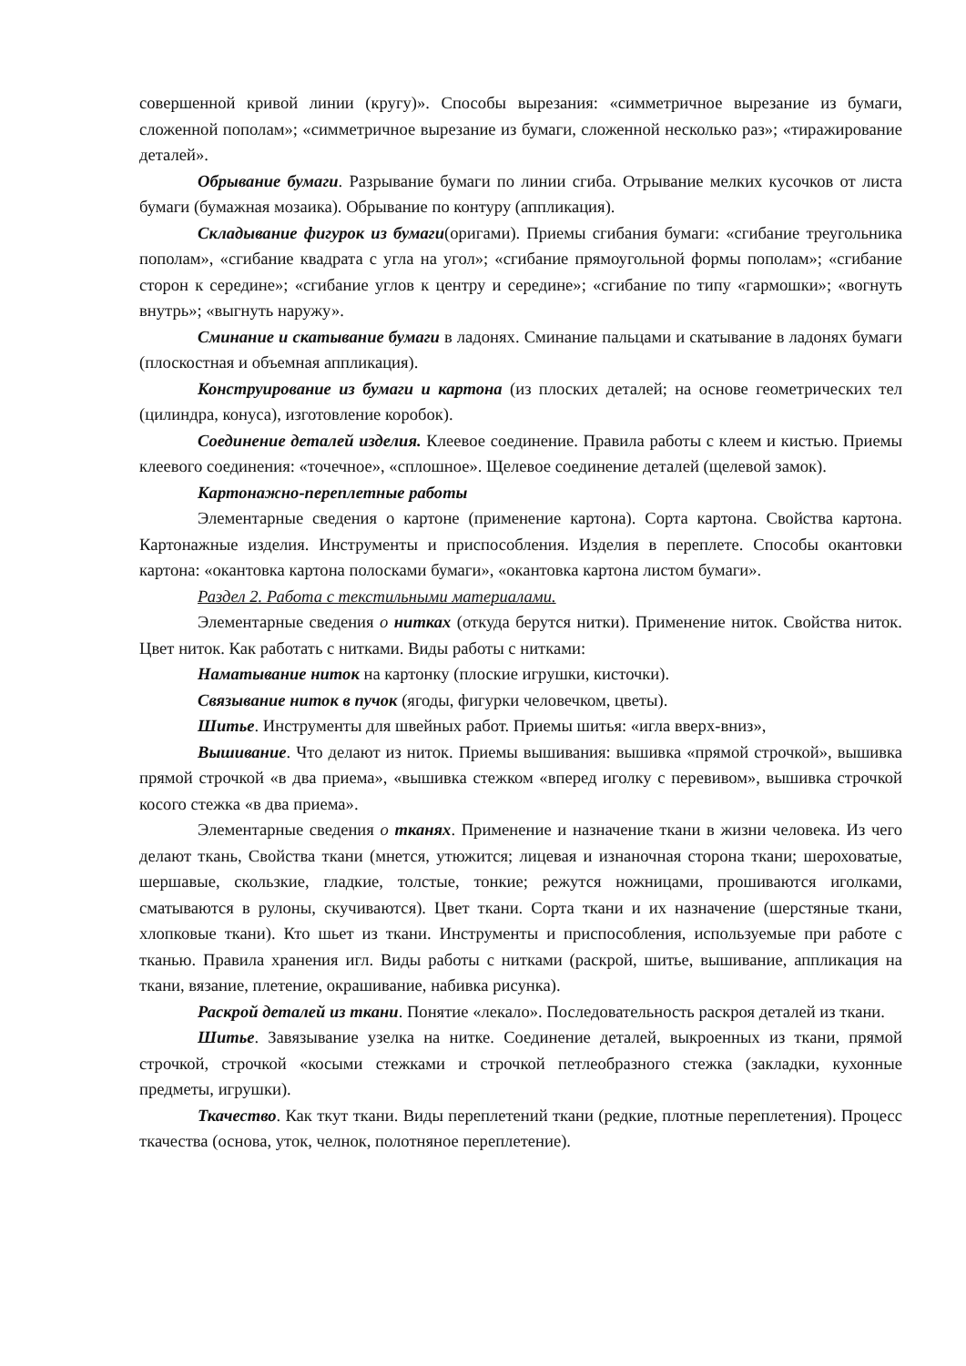совершенной кривой линии (кругу)». Способы вырезания: «симметричное вырезание из бумаги, сложенной пополам»; «симметричное вырезание из бумаги, сложенной несколько раз»; «тиражирование деталей».
Обрывание бумаги. Разрывание бумаги по линии сгиба. Отрывание мелких кусочков от листа бумаги (бумажная мозаика). Обрывание по контуру (аппликация).
Складывание фигурок из бумаги(оригами). Приемы сгибания бумаги: «сгибание треугольника пополам», «сгибание квадрата с угла на угол»; «сгибание прямоугольной формы пополам»; «сгибание сторон к середине»; «сгибание углов к центру и середине»; «сгибание по типу «гармошки»; «вогнуть внутрь»; «выгнуть наружу».
Сминание и скатывание бумаги в ладонях. Сминание пальцами и скатывание в ладонях бумаги (плоскостная и объемная аппликация).
Конструирование из бумаги и картона (из плоских деталей; на основе геометрических тел (цилиндра, конуса), изготовление коробок).
Соединение деталей изделия. Клеевое соединение. Правила работы с клеем и кистью. Приемы клеевого соединения: «точечное», «сплошное». Щелевое соединение деталей (щелевой замок).
Картонажно-переплетные работы
Элементарные сведения о картоне (применение картона). Сорта картона. Свойства картона. Картонажные изделия. Инструменты и приспособления. Изделия в переплете. Способы окантовки картона: «окантовка картона полосками бумаги», «окантовка картона листом бумаги».
Раздел 2. Работа с текстильными материалами.
Элементарные сведения о нитках (откуда берутся нитки). Применение ниток. Свойства ниток. Цвет ниток. Как работать с нитками. Виды работы с нитками:
Наматывание ниток на картонку (плоские игрушки, кисточки).
Связывание ниток в пучок (ягоды, фигурки человечком, цветы).
Шитье. Инструменты для швейных работ. Приемы шитья: «игла вверх-вниз»,
Вышивание. Что делают из ниток. Приемы вышивания: вышивка «прямой строчкой», вышивка прямой строчкой «в два приема», «вышивка стежком «вперед иголку с перевивом», вышивка строчкой косого стежка «в два приема».
Элементарные сведения о тканях. Применение и назначение ткани в жизни человека. Из чего делают ткань, Свойства ткани (мнется, утюжится; лицевая и изнаночная сторона ткани; шероховатые, шершавые, скользкие, гладкие, толстые, тонкие; режутся ножницами, прошиваются иголками, сматываются в рулоны, скучиваются). Цвет ткани. Сорта ткани и их назначение (шерстяные ткани, хлопковые ткани). Кто шьет из ткани. Инструменты и приспособления, используемые при работе с тканью. Правила хранения игл. Виды работы с нитками (раскрой, шитье, вышивание, аппликация на ткани, вязание, плетение, окрашивание, набивка рисунка).
Раскрой деталей из ткани. Понятие «лекало». Последовательность раскроя деталей из ткани.
Шитье. Завязывание узелка на нитке. Соединение деталей, выкроенных из ткани, прямой строчкой, строчкой «косыми стежками и строчкой петлеобразного стежка (закладки, кухонные предметы, игрушки).
Ткачество. Как ткут ткани. Виды переплетений ткани (редкие, плотные переплетения). Процесс ткачества (основа, уток, челнок, полотняное переплетение).